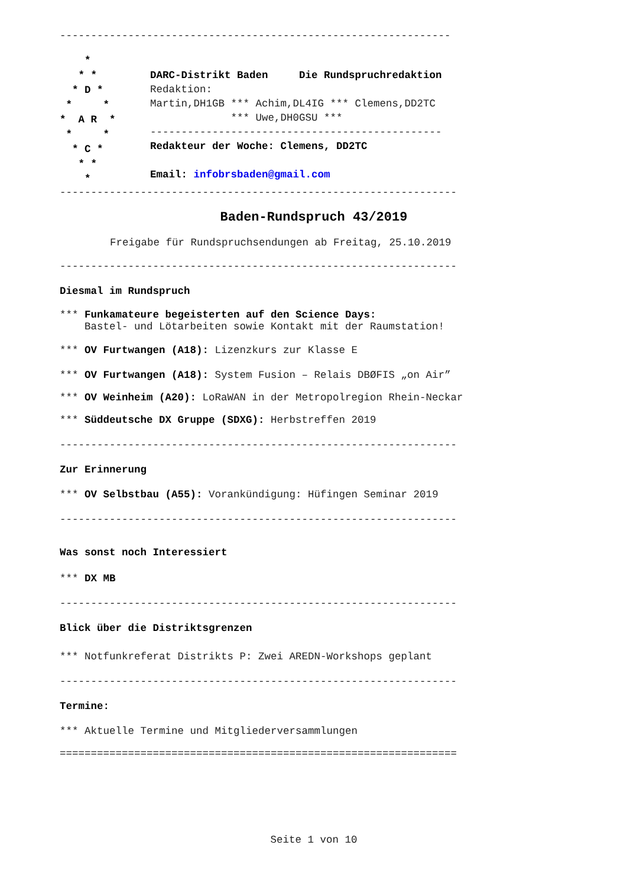---------------------------------------------------------------
*
* *
* D *
* *
* A R *
* *
* C *
* *
*
DARC-Distrikt Baden Die Rundspruchredaktion
Redaktion:
Martin,DH1GB *** Achim,DL4IG *** Clemens,DD2TC
*** Uwe,DH0GSU ***
-----------------------------------------------
Redakteur der Woche: Clemens, DD2TC
Email: infobrsbaden@gmail.com
----------------------------------------------------------------
Baden-Rundspruch 43/2019
Freigabe für Rundspruchsendungen ab Freitag, 25.10.2019
----------------------------------------------------------------
Diesmal im Rundspruch
*** Funkamateure begeisterten auf den Science Days:
Bastel- und Lötarbeiten sowie Kontakt mit der Raumstation!
*** OV Furtwangen (A18): Lizenzkurs zur Klasse E
*** OV Furtwangen (A18): System Fusion – Relais DBØFIS „on Air”
*** OV Weinheim (A20): LoRaWAN in der Metropolregion Rhein-Neckar
*** Süddeutsche DX Gruppe (SDXG): Herbstreffen 2019
----------------------------------------------------------------
Zur Erinnerung
*** OV Selbstbau (A55): Vorankündigung: Hüfingen Seminar 2019
----------------------------------------------------------------
Was sonst noch Interessiert
*** DX MB
----------------------------------------------------------------
Blick über die Distriktsgrenzen
*** Notfunkreferat Distrikts P: Zwei AREDN-Workshops geplant
----------------------------------------------------------------
Termine:
*** Aktuelle Termine und Mitgliederversammlungen
================================================================
Seite 1 von 10